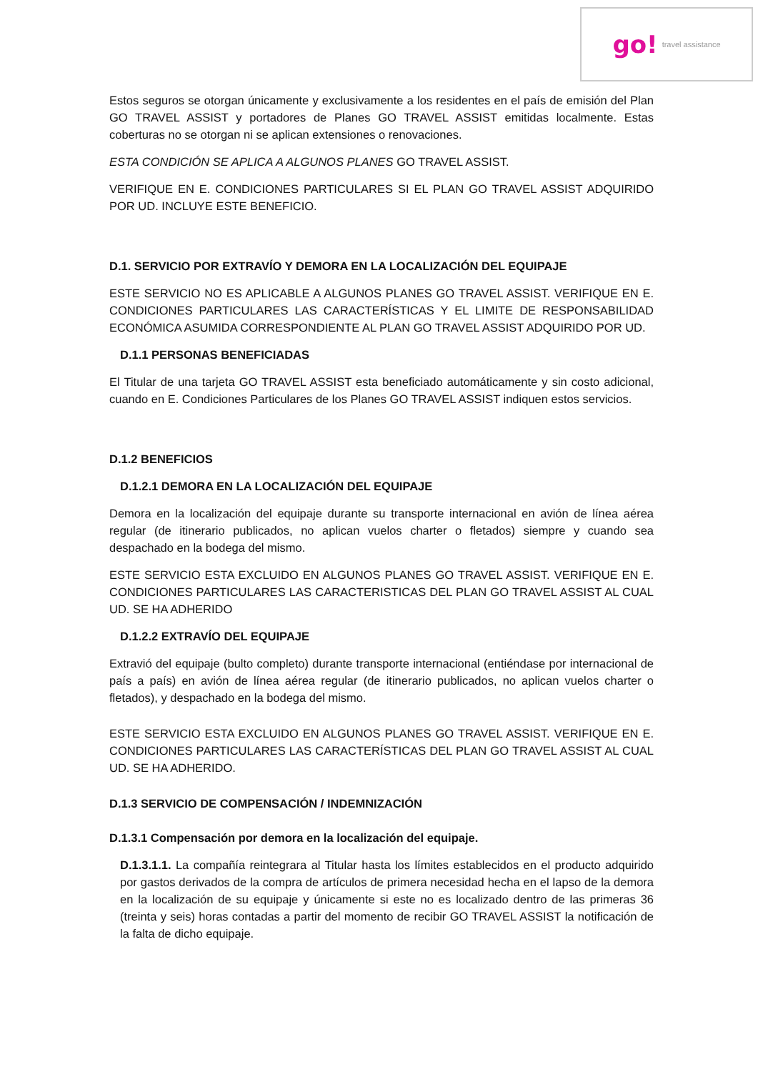go! travel assistance
Estos seguros se otorgan únicamente y exclusivamente a los residentes en el país de emisión del Plan GO TRAVEL ASSIST y portadores de Planes GO TRAVEL ASSIST emitidas localmente. Estas coberturas no se otorgan ni se aplican extensiones o renovaciones.
ESTA CONDICIÓN SE APLICA A ALGUNOS PLANES GO TRAVEL ASSIST.
VERIFIQUE EN E. CONDICIONES PARTICULARES SI EL PLAN GO TRAVEL ASSIST ADQUIRIDO POR UD. INCLUYE ESTE BENEFICIO.
D.1. SERVICIO POR EXTRAVÍO Y DEMORA EN LA LOCALIZACIÓN DEL EQUIPAJE
ESTE SERVICIO NO ES APLICABLE A ALGUNOS PLANES GO TRAVEL ASSIST. VERIFIQUE EN E. CONDICIONES PARTICULARES LAS CARACTERÍSTICAS Y EL LIMITE DE RESPONSABILIDAD ECONÓMICA ASUMIDA CORRESPONDIENTE AL PLAN GO TRAVEL ASSIST ADQUIRIDO POR UD.
D.1.1 PERSONAS BENEFICIADAS
El Titular de una tarjeta GO TRAVEL ASSIST esta beneficiado automáticamente y sin costo adicional, cuando en E. Condiciones Particulares de los Planes GO TRAVEL ASSIST indiquen estos servicios.
D.1.2 BENEFICIOS
D.1.2.1 DEMORA EN LA LOCALIZACIÓN DEL EQUIPAJE
Demora en la localización del equipaje durante su transporte internacional en avión de línea aérea regular (de itinerario publicados, no aplican vuelos charter o fletados) siempre y cuando sea despachado en la bodega del mismo.
ESTE SERVICIO ESTA EXCLUIDO EN ALGUNOS PLANES GO TRAVEL ASSIST. VERIFIQUE EN E. CONDICIONES PARTICULARES LAS CARACTERISTICAS DEL PLAN GO TRAVEL ASSIST AL CUAL UD. SE HA ADHERIDO
D.1.2.2 EXTRAVÍO DEL EQUIPAJE
Extravió del equipaje (bulto completo) durante transporte internacional (entiéndase por internacional de país a país) en avión de línea aérea regular (de itinerario publicados, no aplican vuelos charter o fletados), y despachado en la bodega del mismo.
ESTE SERVICIO ESTA EXCLUIDO EN ALGUNOS PLANES GO TRAVEL ASSIST. VERIFIQUE EN E. CONDICIONES PARTICULARES LAS CARACTERÍSTICAS DEL PLAN GO TRAVEL ASSIST AL CUAL UD. SE HA ADHERIDO.
D.1.3 SERVICIO DE COMPENSACIÓN / INDEMNIZACIÓN
D.1.3.1 Compensación por demora en la localización del equipaje.
D.1.3.1.1. La compañía reintegrara al Titular hasta los límites establecidos en el producto adquirido por gastos derivados de la compra de artículos de primera necesidad hecha en el lapso de la demora en la localización de su equipaje y únicamente si este no es localizado dentro de las primeras 36 (treinta y seis) horas contadas a partir del momento de recibir GO TRAVEL ASSIST la notificación de la falta de dicho equipaje.